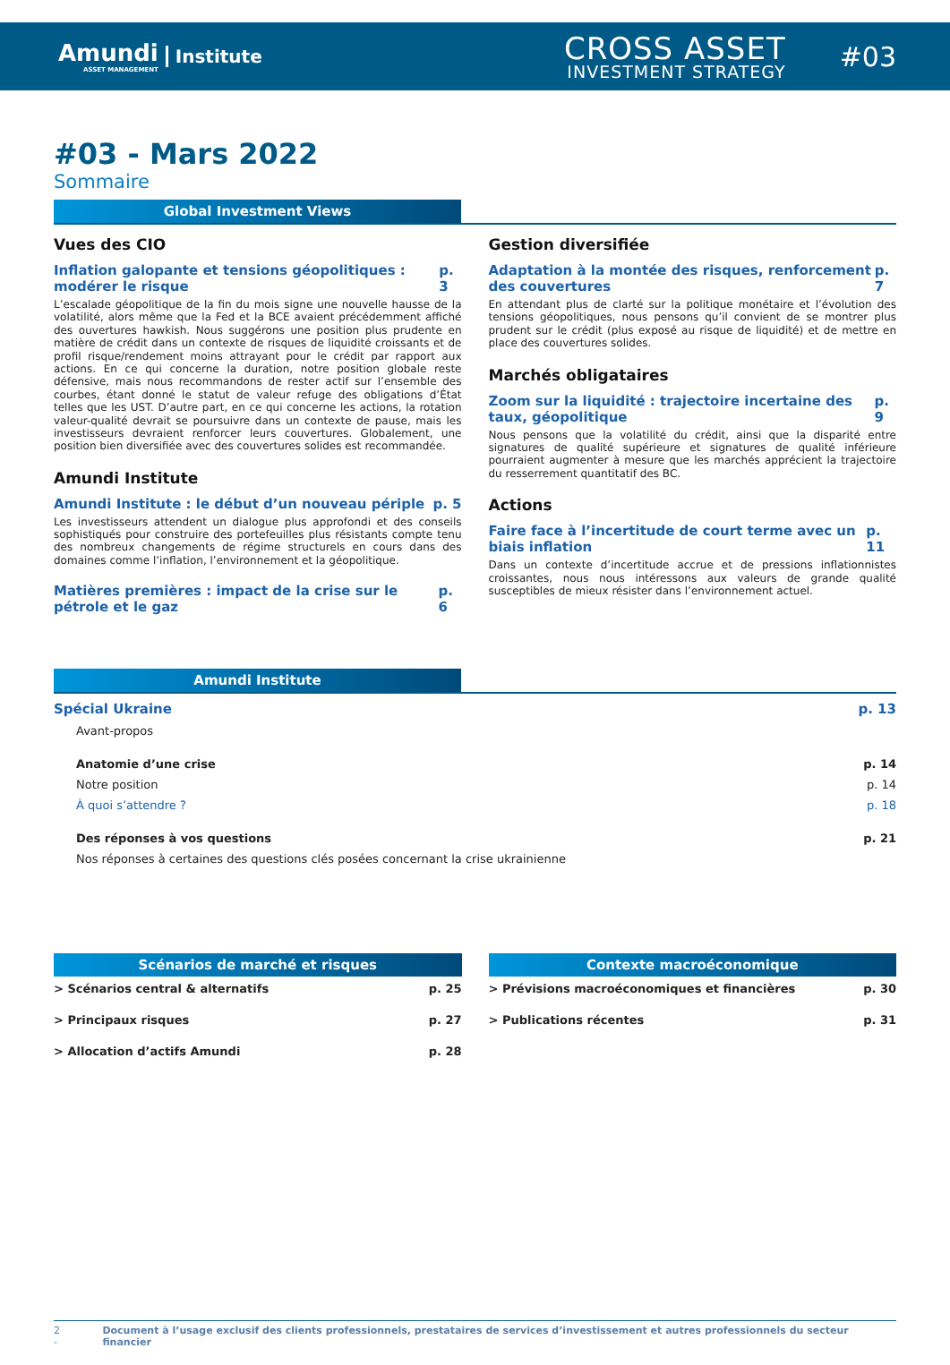Amundi
ASSET MANAGEMENT
Institute
CROSS ASSET
INVESTMENT STRATEGY
#03
#03 - Mars 2022
Sommaire
Global Investment Views
Vues des CIO
Inflation galopante et tensions géopolitiques : modérer le risque p. 3
L’escalade géopolitique de la fin du mois signe une nouvelle hausse de la volatilité, alors même que la Fed et la BCE avaient précédemment affiché des ouvertures hawkish. Nous suggérons une position plus prudente en matière de crédit dans un contexte de risques de liquidité croissants et de profil risque/rendement moins attrayant pour le crédit par rapport aux actions. En ce qui concerne la duration, notre position globale reste défensive, mais nous recommandons de rester actif sur l’ensemble des courbes, étant donné le statut de valeur refuge des obligations d’État telles que les UST. D’autre part, en ce qui concerne les actions, la rotation valeur-qualité devrait se poursuivre dans un contexte de pause, mais les investisseurs devraient renforcer leurs couvertures. Globalement, une position bien diversifiée avec des couvertures solides est recommandée.
Amundi Institute
Amundi Institute : le début d’un nouveau périple p. 5
Les investisseurs attendent un dialogue plus approfondi et des conseils sophistiqués pour construire des portefeuilles plus résistants compte tenu des nombreux changements de régime structurels en cours dans des domaines comme l’inflation, l’environnement et la géopolitique.
Matières premières : impact de la crise sur le pétrole et le gaz p. 6
Gestion diversifiée
Adaptation à la montée des risques, renforcement des couvertures p. 7
En attendant plus de clarté sur la politique monétaire et l’évolution des tensions géopolitiques, nous pensons qu’il convient de se montrer plus prudent sur le crédit (plus exposé au risque de liquidité) et de mettre en place des couvertures solides.
Marchés obligataires
Zoom sur la liquidité : trajectoire incertaine des taux, géopolitique p. 9
Nous pensons que la volatilité du crédit, ainsi que la disparité entre signatures de qualité supérieure et signatures de qualité inférieure pourraient augmenter à mesure que les marchés apprécient la trajectoire du resserrement quantitatif des BC.
Actions
Faire face à l’incertitude de court terme avec un biais inflation p. 11
Dans un contexte d’incertitude accrue et de pressions inflationnistes croissantes, nous nous intéressons aux valeurs de grande qualité susceptibles de mieux résister dans l’environnement actuel.
Amundi Institute
Spécial Ukraine p. 13
Avant-propos
Anatomie d’une crise p. 14
Notre position p. 14
À quoi s’attendre ? p. 18
Des réponses à vos questions p. 21
Nos réponses à certaines des questions clés posées concernant la crise ukrainienne
Scénarios de marché et risques
> Scénarios central & alternatifs p. 25
> Principaux risques p. 27
> Allocation d’actifs Amundi p. 28
Contexte macroéconomique
> Prévisions macroéconomiques et financières p. 30
> Publications récentes p. 31
2 - Document à l’usage exclusif des clients professionnels, prestataires de services d’investissement et autres professionnels du secteur financier